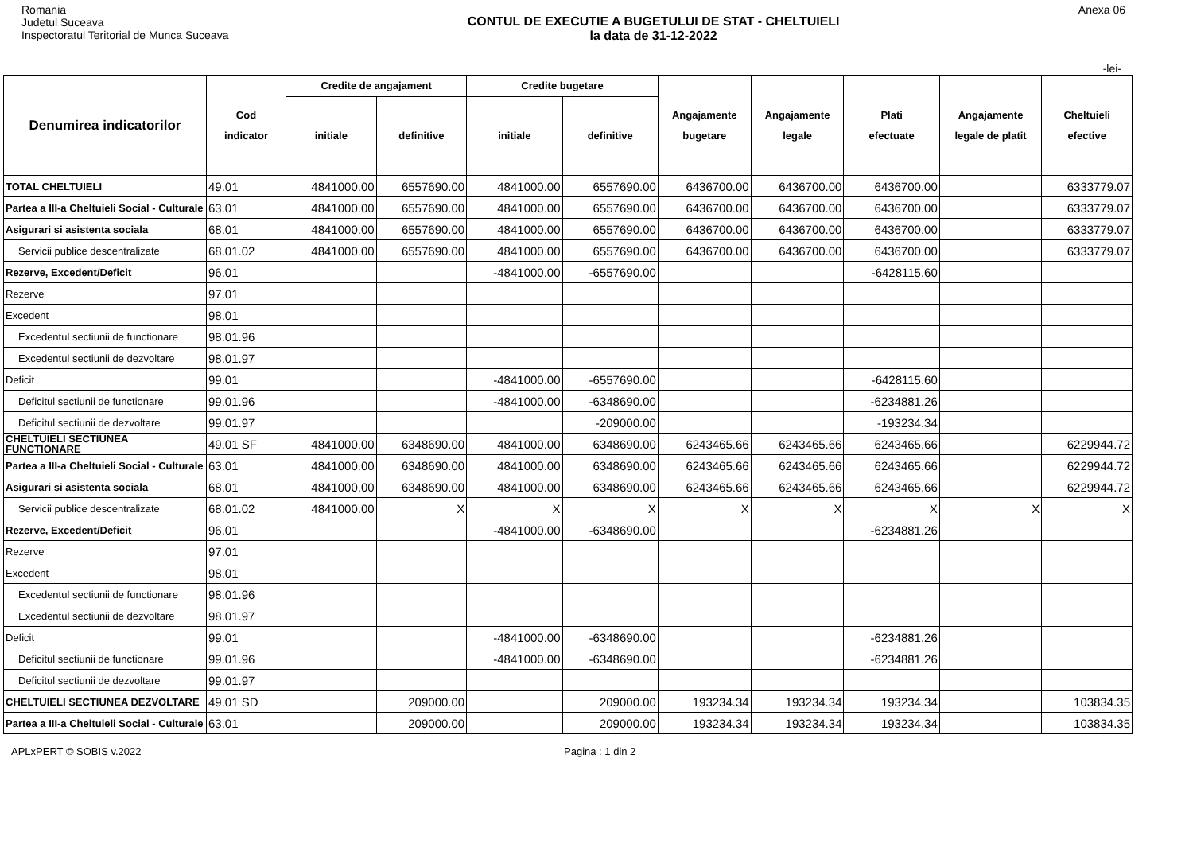Romania
Judetul Suceava
Inspectoratul Teritorial de Munca Suceava
CONTUL DE EXECUTIE A BUGETULUI DE STAT - CHELTUIELI
la data de 31-12-2022
Anexa 06
-lei-
| Denumirea indicatorilor | Cod indicator | Credite de angajament | | Credite bugetare | | Angajamente bugetare | Angajamente legale | Plati efectuate | Angajamente legale de platit | Cheltuieli efective |
| --- | --- | --- | --- | --- | --- | --- | --- | --- | --- | --- |
| | | initiale | definitive | initiale | definitive | | | | | |
| TOTAL CHELTUIELI | 49.01 | 4841000.00 | 6557690.00 | 4841000.00 | 6557690.00 | 6436700.00 | 6436700.00 | 6436700.00 | | 6333779.07 |
| Partea a III-a Cheltuieli Social - Culturale | 63.01 | 4841000.00 | 6557690.00 | 4841000.00 | 6557690.00 | 6436700.00 | 6436700.00 | 6436700.00 | | 6333779.07 |
| Asigurari si asistenta sociala | 68.01 | 4841000.00 | 6557690.00 | 4841000.00 | 6557690.00 | 6436700.00 | 6436700.00 | 6436700.00 | | 6333779.07 |
| Servicii publice descentralizate | 68.01.02 | 4841000.00 | 6557690.00 | 4841000.00 | 6557690.00 | 6436700.00 | 6436700.00 | 6436700.00 | | 6333779.07 |
| Rezerve, Excedent/Deficit | 96.01 | | | -4841000.00 | -6557690.00 | | | -6428115.60 | | |
| Rezerve | 97.01 | | | | | | | | | |
| Excedent | 98.01 | | | | | | | | | |
| Excedentul sectiunii de functionare | 98.01.96 | | | | | | | | | |
| Excedentul sectiunii de dezvoltare | 98.01.97 | | | | | | | | | |
| Deficit | 99.01 | | | -4841000.00 | -6557690.00 | | | -6428115.60 | | |
| Deficitul sectiunii de functionare | 99.01.96 | | | -4841000.00 | -6348690.00 | | | -6234881.26 | | |
| Deficitul sectiunii de dezvoltare | 99.01.97 | | | | -209000.00 | | | -193234.34 | | |
| CHELTUIELI SECTIUNEA FUNCTIONARE | 49.01 SF | 4841000.00 | 6348690.00 | 4841000.00 | 6348690.00 | 6243465.66 | 6243465.66 | 6243465.66 | | 6229944.72 |
| Partea a III-a Cheltuieli Social - Culturale | 63.01 | 4841000.00 | 6348690.00 | 4841000.00 | 6348690.00 | 6243465.66 | 6243465.66 | 6243465.66 | | 6229944.72 |
| Asigurari si asistenta sociala | 68.01 | 4841000.00 | 6348690.00 | 4841000.00 | 6348690.00 | 6243465.66 | 6243465.66 | 6243465.66 | | 6229944.72 |
| Servicii publice descentralizate | 68.01.02 | 4841000.00 | X | X | X | X | X | X | X | X |
| Rezerve, Excedent/Deficit | 96.01 | | | -4841000.00 | -6348690.00 | | | -6234881.26 | | |
| Rezerve | 97.01 | | | | | | | | | |
| Excedent | 98.01 | | | | | | | | | |
| Excedentul sectiunii de functionare | 98.01.96 | | | | | | | | | |
| Excedentul sectiunii de dezvoltare | 98.01.97 | | | | | | | | | |
| Deficit | 99.01 | | | -4841000.00 | -6348690.00 | | | -6234881.26 | | |
| Deficitul sectiunii de functionare | 99.01.96 | | | -4841000.00 | -6348690.00 | | | -6234881.26 | | |
| Deficitul sectiunii de dezvoltare | 99.01.97 | | | | | | | | | |
| CHELTUIELI SECTIUNEA DEZVOLTARE | 49.01 SD | | 209000.00 | | 209000.00 | 193234.34 | 193234.34 | 193234.34 | | 103834.35 |
| Partea a III-a Cheltuieli Social - Culturale | 63.01 | | 209000.00 | | 209000.00 | 193234.34 | 193234.34 | 193234.34 | | 103834.35 |
APLxPERT © SOBIS v.2022 Pagina : 1 din 2